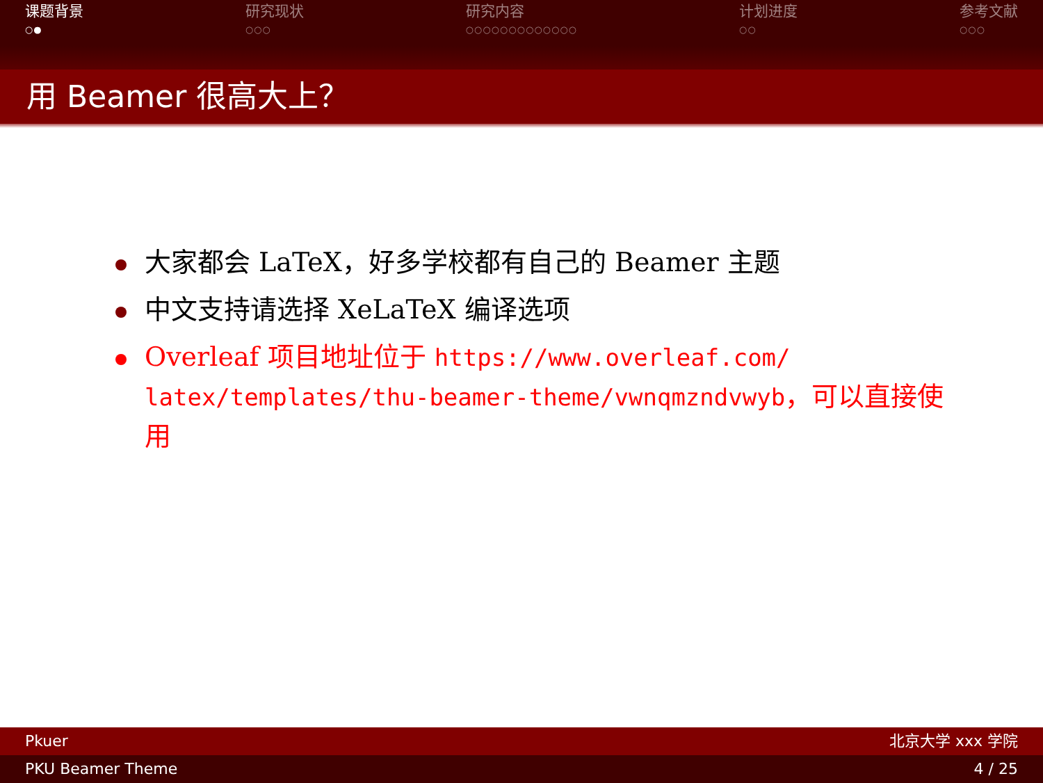课题背景
○●
研究现状
○○○
研究内容
○○○○○○○○○○○○○
计划进度
○○
参考文献
○○○
用 Beamer 很高大上？
大家都会 LaTeX，好多学校都有自己的 Beamer 主题
中文支持请选择 XeLaTeX 编译选项
Overleaf 项目地址位于 https://www.overleaf.com/ latex/templates/thu-beamer-theme/vwnqmzndvwyb，可以直接使用
Pkuer 北京大学 xxx 学院
PKU Beamer Theme 4 / 25